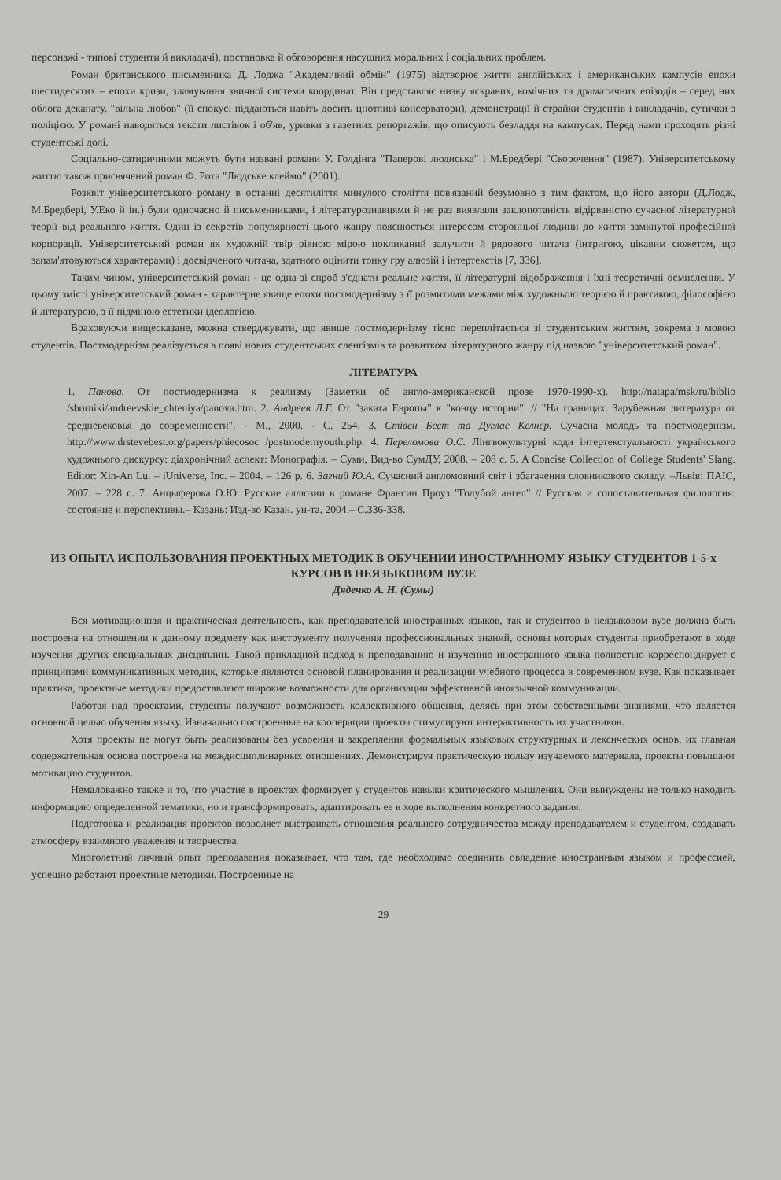персонажі - типові студенти й викладачі), постановка й обговорення насущних моральних і соціальних проблем.
Роман британського письменника Д. Лоджа "Академічний обмін" (1975) відтворює життя англійських і американських кампусів епохи шестидесятих – епохи кризи, зламування звичної системи координат. Він представляє низку яскравих, комічних та драматичних епізодів – серед них облога деканату, "вільна любов" (її спокусі піддаються навіть досить цнотливі консерватори), демонстрації й страйки студентів і викладачів, сутички з поліцією. У романі наводяться тексти листівок і об'яв, уривки з газетних репортажів, що описують безладдя на кампусах. Перед нами проходять різні студентські долі.
Соціально-сатиричними можуть бути названі романи У. Голдінга "Паперові людиська" і М.Бредбері "Скорочення" (1987). Університетському життю також присвячений роман Ф. Рота "Людське клеймо" (2001).
Розквіт університетського роману в останні десятиліття минулого століття пов'язаний безумовно з тим фактом, що його автори (Д.Лодж, М.Бредбері, У.Еко й ін.) були одночасно й письменниками, і літературознавцями й не раз виявляли заклопотаність відірваністю сучасної літературної теорії від реального життя. Один із секретів популярності цього жанру пояснюється інтересом сторонньої людини до життя замкнутої професійної корпорації. Університетський роман як художній твір рівною мірою покликаний залучити й рядового читача (інтригою, цікавим сюжетом, що запам'ятовуються характерами) і досвідченого читача, здатного оцінити тонку гру алюзій і інтертекстів [7, 336].
Таким чином, університетський роман - це одна зі спроб з'єднати реальне життя, її літературні відображення і їхні теоретичні осмислення. У цьому змісті університетський роман - характерне явище епохи постмодернізму з її розмитими межами між художньою теорією й практикою, філософією й літературою, з її підміною естетики ідеологією.
Враховуючи вищесказане, можна стверджувати, що явище постмодернізму тісно переплітається зі студентським життям, зокрема з мовою студентів. Постмодернізм реалізується в появі нових студентських сленгізмів та розвитком літературного жанру під назвою "університетський роман".
ЛІТЕРАТУРА
1. Панова. От постмодернизма к реализму (Заметки об англо-американской прозе 1970-1990-х). http://natapa/msk/ru/biblio /sborniki/andreevskie_chteniya/panova.htm. 2. Андреев Л.Г. От "заката Европы" к "концу истории". // "На границах. Зарубежная литература от средневековья до современности". - М., 2000. - С. 254. 3. Стівен Бест та Дуглас Келнер. Сучасна молодь та постмодернізм. http://www.drstevebest.org/papers/phiecosoc /postmodernyouth.php. 4. Переломова О.С. Лінгвокультурні коди інтертекстуальності українського художнього дискурсу: діахронічний аспект: Монографія. – Суми, Вид-во СумДУ, 2008. – 208 с. 5. A Concise Collection of College Students' Slang. Editor: Xin-An Lu. – iUniverse, Inc. – 2004. – 126 p. 6. Загний Ю.А. Сучасний англомовний світ і збагачення словникового складу. –Львів: ПАІС, 2007. – 228 с. 7. Анцыферова О.Ю. Русские аллюзии в романе Франсин Проуз "Голубой ангел" // Русская и сопоставительная филология: состояние и перспективы.– Казань: Изд-во Казан. ун-та, 2004.– С.336-338.
ИЗ ОПЫТА ИСПОЛЬЗОВАНИЯ ПРОЕКТНЫХ МЕТОДИК В ОБУЧЕНИИ ИНОСТРАННОМУ ЯЗЫКУ СТУДЕНТОВ 1-5-х КУРСОВ В НЕЯЗЫКОВОМ ВУЗЕ
Дядечко А. Н. (Сумы)
Вся мотивационная и практическая деятельность, как преподавателей иностранных языков, так и студентов в неязыковом вузе должна быть построена на отношении к данному предмету как инструменту получения профессиональных знаний, основы которых студенты приобретают в ходе изучения других специальных дисциплин. Такой прикладной подход к преподаванию и изучению иностранного языка полностью корреспондирует с принципами коммуникативных методик, которые являются основой планирования и реализации учебного процесса в современном вузе. Как показывает практика, проектные методики предоставляют широкие возможности для организации эффективной иноязычной коммуникации.
Работая над проектами, студенты получают возможность коллективного общения, делясь при этом собственными знаниями, что является основной целью обучения языку. Изначально построенные на кооперации проекты стимулируют интерактивность их участников.
Хотя проекты не могут быть реализованы без усвоения и закрепления формальных языковых структурных и лексических основ, их главная содержательная основа построена на междисциплинарных отношениях. Демонстрируя практическую пользу изучаемого материала, проекты повышают мотивацию студентов.
Немаловажно также и то, что участие в проектах формирует у студентов навыки критического мышления. Они вынуждены не только находить информацию определенной тематики, но и трансформировать, адаптировать ее в ходе выполнения конкретного задания.
Подготовка и реализация проектов позволяет выстраивать отношения реального сотрудничества между преподавателем и студентом, создавать атмосферу взаимного уважения и творчества.
Многолетний личный опыт преподавания показывает, что там, где необходимо соединить овладение иностранным языком и профессией, успешно работают проектные методики. Построенные на
29